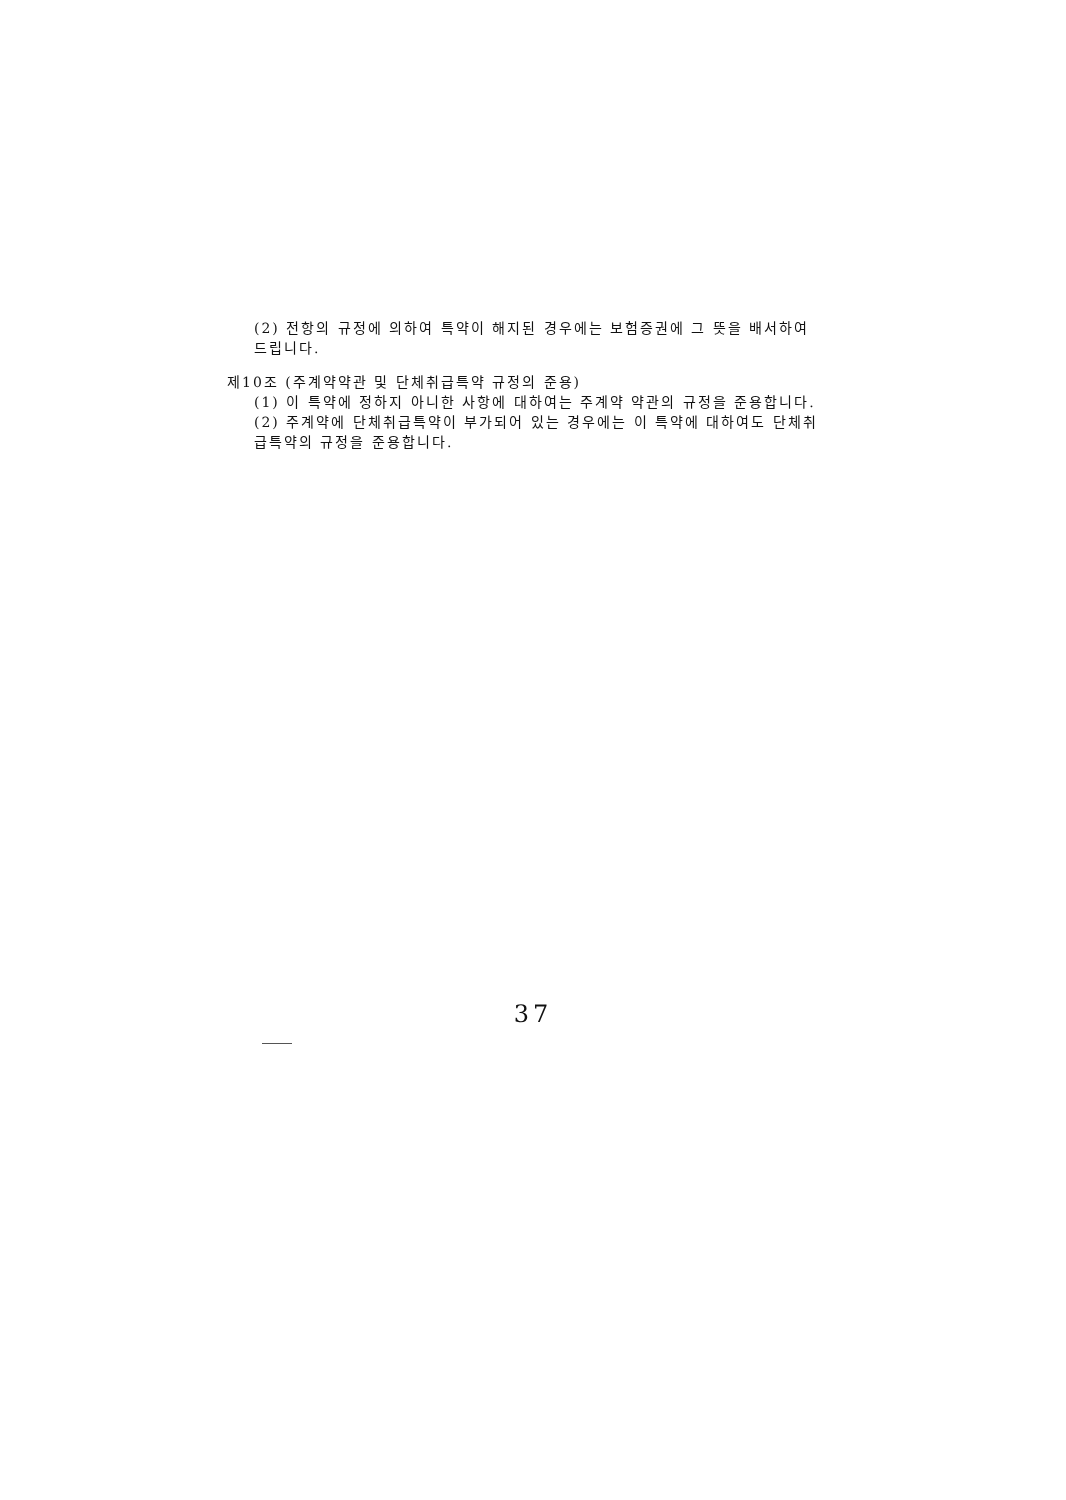(2) 전항의 규정에 의하여 특약이 해지된 경우에는 보험증권에 그 뜻을 배서하여 드립니다.
제10조 (주계약약관 및 단체취급특약 규정의 준용)
(1) 이 특약에 정하지 아니한 사항에 대하여는 주계약 약관의 규정을 준용합니다.
(2) 주계약에 단체취급특약이 부가되어 있는 경우에는 이 특약에 대하여도 단체취급특약의 규정을 준용합니다.
37